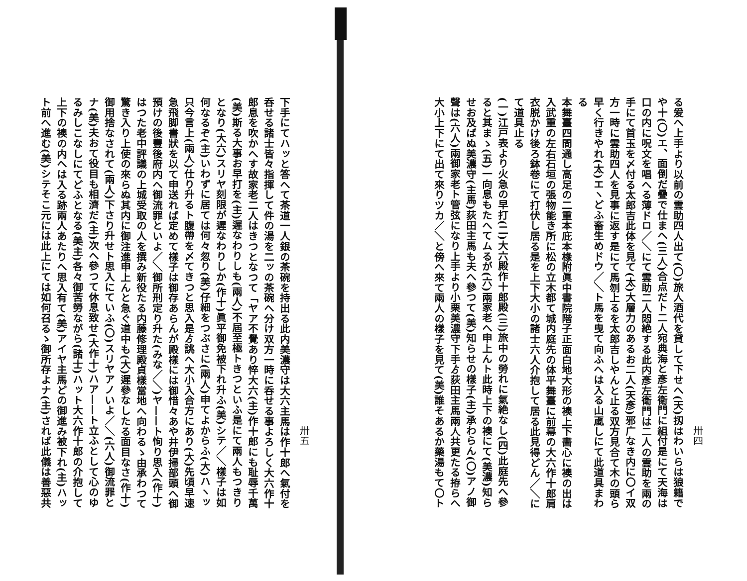る爰へ上手より以前の雲助四人出て(〇)旅人酒代を貸して下せへ(天)扨はわいらは狼籍で
や十(〇)エ、面倒だ疊で仕まへ(三人)合点だト二人宛典海と彥左衛門に組付是にて天海は
口の内に呪文を唱へる薄ドロ／＼にて雲助二人悶絶する此内彥左衛門は二人の雲助を兩の
手にて首玉を〆付る太郎吉此体を見て(太)大層力のあるお二人(天彥)邪广なき内に〇イ双
方一時に雲助四人を見事に返す是にて馬刎上るを太郎吉しやんと止る双方見合て木の頭ら
早く行きやれ(太)エヽどふ畜生めドウ／＼ト馬を曳て向ふへは入る山颪しにて此道具まわ
る
本舞臺四間通し高足の二重本庇本椽附眞中書院階子正面白地大形の襖上下畵心に襖の出は
入武重の左右石垣の張物能き所に松の立木都て城内庭先の体平舞臺に前幕の大六作十郎肩
衣脱かけ後ろ鉢卷にて打伏し居る是を上下大小の諸士六人介抱して居る此見得どん／＼に
て道具止る
(一)江戸表より火急の早打(二)大六殿作十郎殿(三)旅中の勞れに氣絶なし(四)此庭先へ參
ると其まゝ(五)一向息もたへてムるが(六)兩家老へ申上んト此時上下の襖にて(美濃)知ら
せお及ばぬ美濃守(主馬)荻田主馬も夫へ參つて(美)知らせの樣子(主)承わらん(〇)アノ御
聲は(六人)兩御家老ト管弦になり上手より小栗美濃守下手ゟ荻田主馬兩人共更たる拵らへ
大小上下にて出て來りツカ／＼と傍へ來て兩人の樣子を見て(美)誰そあるか藥湯もて〇ト
卅四
下手にてハッと答へて茶道一人銀の茶碗を持出る此内美濃守は大六主馬は作十郎へ氣付を
呑せる諸士皆々指揮して件の湯を二ッの茶碗へ分け双方一時に呑せる事よろしく大六作十
郎息を吹かへす故家老二人はきつとなつて「ヤア不覺あり悴大六(主)作十郎にも耻辱千萬
(美)斯る大事お早打を(主)遲なわりしも(兩人)不屆至極トきつといふ是にて兩人もつきり
となり(大六)スリヤ刻限が遲なわりしか(作十)眞平御免被下れ升ふ(美)シテ／＼樣子は如
何なるぞ(主)いわずに居ては何々忽り(美)仔細をつぶさに(兩人)申てよからふ(大)ハヽッ
只今言上(兩人)仕り升るト腹帶を〆てきつと思入是ゟ誂へ大小入合方にあり(大)先頃早速
急飛脚書狀を以て申送れば定めて樣子は御存あらんが殿樣には御惜々あや井伊掃部頭へ御
預けの後豐後府内へ御流罪といよ／＼御所刑定り升た(みな／＼)ヤ——ト恂り思入(作十)
はつた老中評議の上城受取の人を撰み新役たる内藤修理殿貞樣當地へ向わるゝ由承わつて
驚き入り上使の來らぬ其内に御注進申上んと急ぐ道中も(大)遲參なしたる面目なさ(作十)
御用捨なされて(兩人)下さり升せト思入にていふ(〇)スリヤアノいよ／＼(六人)御流罪と
ナ(美)夫おて役目も相濟だ(主)次へ參つて休息致せ(大作十)ハア——ト立ふとして心のゆ
るみしこなしにてどふとなる(美主)各々御苦勞ながら(諸士)ハット大六作十郎の介抱して
上下の襖の内へは入る跡兩人あたりへ思入有て(美)アイヤ主馬どの御進み被下れ(主)ハッ
ト前へ進む(美)シテそこ元には此上にては如何召るゝ御所存よナ(主)されば此儀は善惡共
卅五